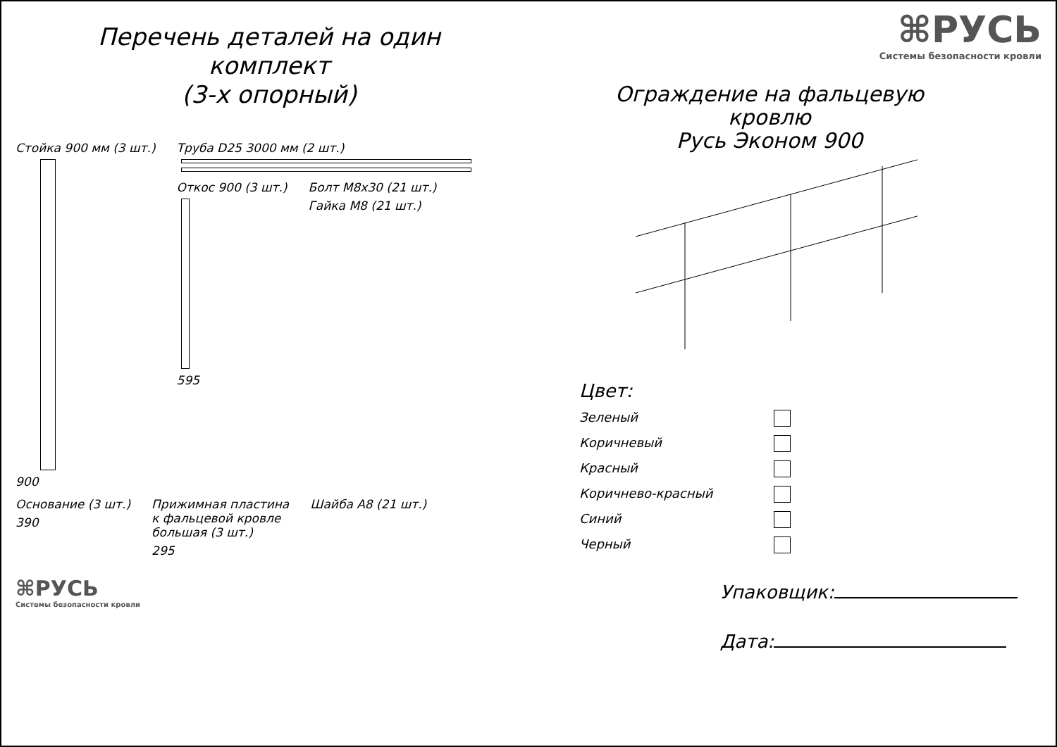Перечень деталей на один комплект
(3-х опорный)
Стойка 900 мм (3 шт.)
900
Труба D25 3000 мм (2 шт.)
Откос 900 (3 шт.)
595
Болт М8х30 (21 шт.)
Гайка М8 (21 шт.)
Основание (3 шт.)
390
Прижимная пластина
к фальцевой кровле
большая (3 шт.)
295
Шайба А8 (21 шт.)
⌘РУСЬ
Системы безопасности кровли
⌘РУСЬ
Системы безопасности кровли
Ограждение на фальцевую кровлю
Русь Эконом 900
Цвет:
Зеленый
Коричневый
Красный
Коричнево-красный
Синий
Черный
Упаковщик:
Дата: